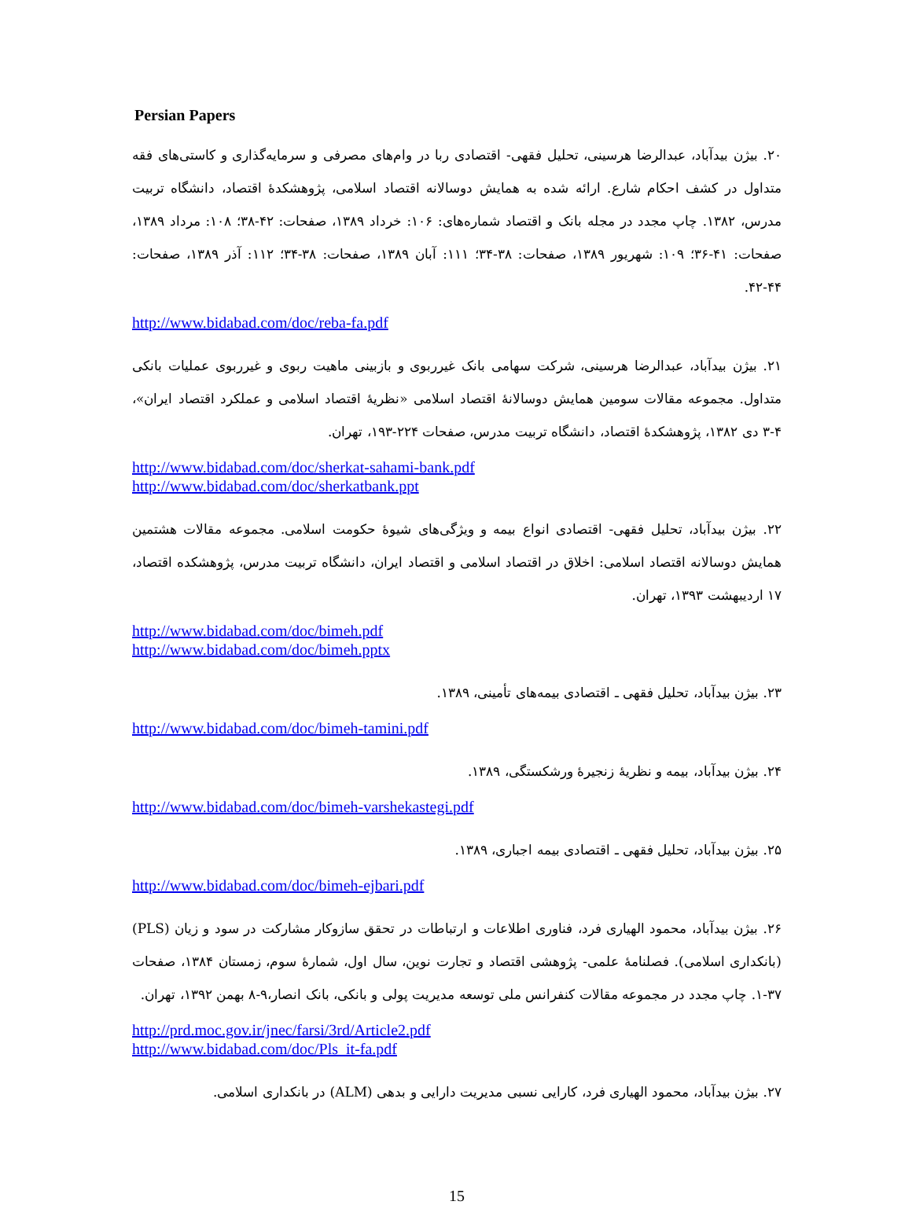Persian Papers
۲۰. بیژن بیدآباد، عبدالرضا هرسینی، تحلیل فقهی- اقتصادی ربا در وام‌های مصرفی و سرمایه‌گذاری و کاستی‌های فقه متداول در کشف احکام شارع. ارائه شده به همایش دوسالانه اقتصاد اسلامی، پژوهشکدهٔ اقتصاد، دانشگاه تربیت مدرس، ۱۳۸۲. چاپ مجدد در مجله بانک و اقتصاد شماره‌های: ۱۰۶: خرداد ۱۳۸۹، صفحات: ۴۲-۳۸؛ ۱۰۸: مرداد ۱۳۸۹، صفحات: ۴۱-۳۶؛ ۱۰۹: شهریور ۱۳۸۹، صفحات: ۳۸-۳۴؛ ۱۱۱: آبان ۱۳۸۹، صفحات: ۳۸-۳۴؛ ۱۱۲: آذر ۱۳۸۹، صفحات: ۴۴-۴۲.
http://www.bidabad.com/doc/reba-fa.pdf
۲۱. بیژن بیدآباد، عبدالرضا هرسینی، شرکت سهامی بانک غیرربوی و بازبینی ماهیت ربوی و غیرربوی عملیات بانکی متداول. مجموعه مقالات سومین همایش دوسالانهٔ اقتصاد اسلامی «نظریهٔ اقتصاد اسلامی و عملکرد اقتصاد ایران»، ۴-۳ دی ۱۳۸۲، پژوهشکدهٔ اقتصاد، دانشگاه تربیت مدرس، صفحات ۲۲۴-۱۹۳، تهران.
http://www.bidabad.com/doc/sherkat-sahami-bank.pdf
http://www.bidabad.com/doc/sherkatbank.ppt
۲۲. بیژن بیدآباد، تحلیل فقهی- اقتصادی انواع بیمه و ویژگی‌های شیوهٔ حکومت اسلامی. مجموعه مقالات هشتمین همایش دوسالانه اقتصاد اسلامی: اخلاق در اقتصاد اسلامی و اقتصاد ایران، دانشگاه تربیت مدرس، پژوهشکده اقتصاد، ۱۷ اردیبهشت ۱۳۹۳، تهران.
http://www.bidabad.com/doc/bimeh.pdf
http://www.bidabad.com/doc/bimeh.pptx
۲۳. بیژن بیدآباد، تحلیل فقهی ـ اقتصادی بیمه‌های تأمینی، ۱۳۸۹.
http://www.bidabad.com/doc/bimeh-tamini.pdf
۲۴. بیژن بیدآباد، بیمه و نظریهٔ زنجیرهٔ ورشکستگی، ۱۳۸۹.
http://www.bidabad.com/doc/bimeh-varshekastegi.pdf
۲۵. بیژن بیدآباد، تحلیل فقهی ـ اقتصادی بیمه اجباری، ۱۳۸۹.
http://www.bidabad.com/doc/bimeh-ejbari.pdf
۲۶. بیژن بیدآباد، محمود الهیاری فرد، فناوری اطلاعات و ارتباطات در تحقق سازوکار مشارکت در سود و زیان (PLS) (بانکداری اسلامی). فصلنامهٔ علمی- پژوهشی اقتصاد و تجارت نوین، سال اول، شمارهٔ سوم، زمستان ۱۳۸۴، صفحات ۳۷-۱. چاپ مجدد در مجموعه مقالات کنفرانس ملی توسعه مدیریت پولی و بانکی، بانک انصار،۹-۸ بهمن ۱۳۹۲، تهران.
http://prd.moc.gov.ir/jnec/farsi/3rd/Article2.pdf
http://www.bidabad.com/doc/Pls_it-fa.pdf
۲۷. بیژن بیدآباد، محمود الهیاری فرد، کارایی نسبی مدیریت دارایی و بدهی (ALM) در بانکداری اسلامی.
15